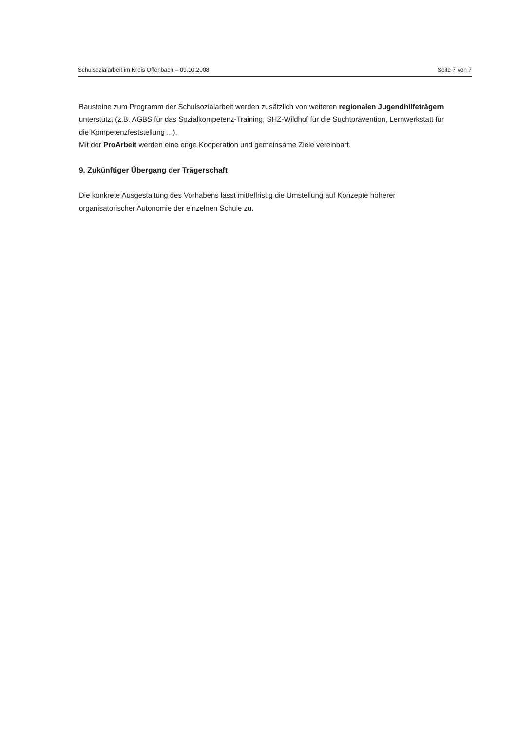Schulsozialarbeit im Kreis Offenbach – 09.10.2008 Seite 7 von 7
Bausteine zum Programm der Schulsozialarbeit werden zusätzlich von weiteren regionalen Jugendhilfeträgern unterstützt (z.B. AGBS für das Sozialkompetenz-Training, SHZ-Wildhof für die Suchtprävention, Lernwerkstatt für die Kompetenzfeststellung ...).
Mit der ProArbeit werden eine enge Kooperation und gemeinsame Ziele vereinbart.
9. Zukünftiger Übergang der Trägerschaft
Die konkrete Ausgestaltung des Vorhabens lässt mittelfristig die Umstellung auf Konzepte höherer organisatorischer Autonomie der einzelnen Schule zu.